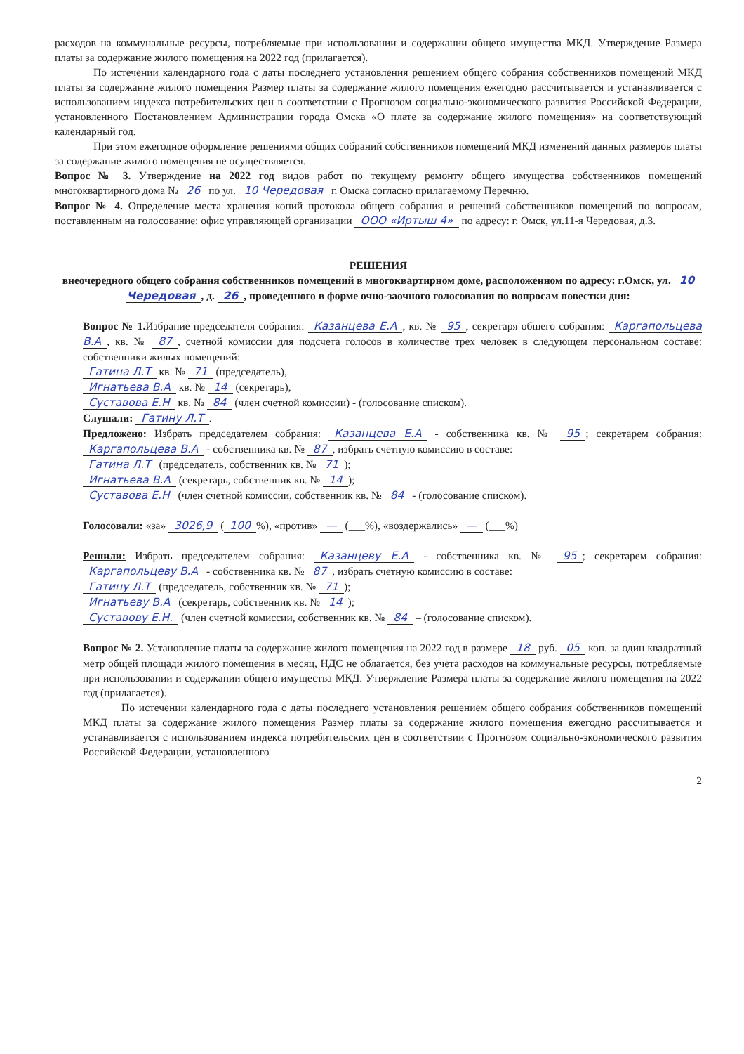расходов на коммунальные ресурсы, потребляемые при использовании и содержании общего имущества МКД. Утверждение Размера платы за содержание жилого помещения на 2022 год (прилагается).
По истечении календарного года с даты последнего установления решением общего собрания собственников помещений МКД платы за содержание жилого помещения Размер платы за содержание жилого помещения ежегодно рассчитывается и устанавливается с использованием индекса потребительских цен в соответствии с Прогнозом социально-экономического развития Российской Федерации, установленного Постановлением Администрации города Омска «О плате за содержание жилого помещения» на соответствующий календарный год.
При этом ежегодное оформление решениями общих собраний собственников помещений МКД изменений данных размеров платы за содержание жилого помещения не осуществляется.
Вопрос № 3. Утверждение на 2022 год видов работ по текущему ремонту общего имущества собственников помещений многоквартирного дома № 26 по ул. 10 Чередовая г. Омска согласно прилагаемому Перечню.
Вопрос № 4. Определение места хранения копий протокола общего собрания и решений собственников помещений по вопросам, поставленным на голосование: офис управляющей организации ООО «Иртыш 4» по адресу: г. Омск, ул.11-я Чередовая, д.3.
РЕШЕНИЯ
внеочередного общего собрания собственников помещений в многоквартирном доме, расположенном по адресу: г.Омск, ул. 10 Чередовая, д. 26, проведенного в форме очно-заочного голосования по вопросам повестки дня:
Вопрос № 1. Избрание председателя собрания: Казанцева Е.А, кв. № 95, секретаря общего собрания: Каргапольцева В.А, кв. № 87, счетной комиссии для подсчета голосов в количестве трех человек в следующем персональном составе: собственники жилых помещений:
Гатина Л.Т кв. № 71 (председатель),
Игнатьева В.А кв. № 14 (секретарь),
Суставова Е.Н кв. № 84 (член счетной комиссии) - (голосование списком).
Слушали: Гатину Л.Т.
Предложено: Избрать председателем собрания: Казанцева Е.А - собственника кв. № 95; секретарем собрания: Каргапольцева В.А - собственника кв. № 87, избрать счетную комиссию в составе:
Гатина Л.Т (председатель, собственник кв. № 71);
Игнатьева В.А (секретарь, собственник кв. № 14);
Суставова Е.Н (член счетной комиссии, собственник кв. № 84 - (голосование списком).
Голосовали: «за» 3026,9 (100%), «против» — (___%), «воздержались» — (___%)
Решили: Избрать председателем собрания: Казанцеву Е.А - собственника кв. № 95; секретарем собрания: Каргапольцеву В.А - собственника кв. № 87, избрать счетную комиссию в составе:
Гатину Л.Т (председатель, собственник кв. № 71);
Игнатьеву В.А (секретарь, собственник кв. № 14);
Суставову Е.Н. (член счетной комиссии, собственник кв. № 84 – (голосование списком).
Вопрос № 2. Установление платы за содержание жилого помещения на 2022 год в размере 18 руб. 05 коп. за один квадратный метр общей площади жилого помещения в месяц, НДС не облагается, без учета расходов на коммунальные ресурсы, потребляемые при использовании и содержании общего имущества МКД. Утверждение Размера платы за содержание жилого помещения на 2022 год (прилагается).
По истечении календарного года с даты последнего установления решением общего собрания собственников помещений МКД платы за содержание жилого помещения Размер платы за содержание жилого помещения ежегодно рассчитывается и устанавливается с использованием индекса потребительских цен в соответствии с Прогнозом социально-экономического развития Российской Федерации, установленного
2